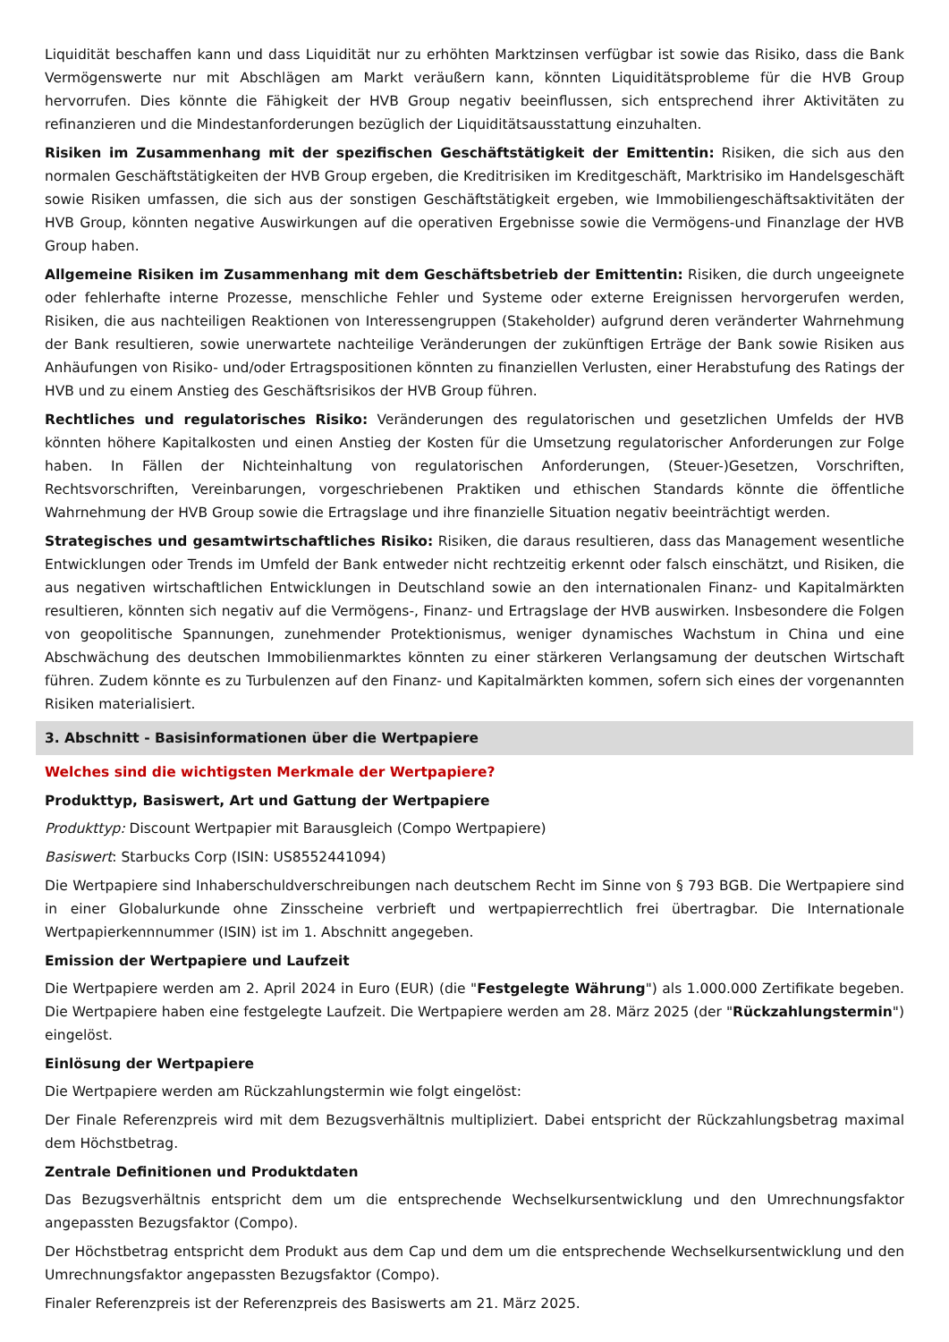Liquidität beschaffen kann und dass Liquidität nur zu erhöhten Marktzinsen verfügbar ist sowie das Risiko, dass die Bank Vermögenswerte nur mit Abschlägen am Markt veräußern kann, könnten Liquiditätsprobleme für die HVB Group hervorrufen. Dies könnte die Fähigkeit der HVB Group negativ beeinflussen, sich entsprechend ihrer Aktivitäten zu refinanzieren und die Mindestanforderungen bezüglich der Liquiditätsausstattung einzuhalten.
Risiken im Zusammenhang mit der spezifischen Geschäftstätigkeit der Emittentin: Risiken, die sich aus den normalen Geschäftstätigkeiten der HVB Group ergeben, die Kreditrisiken im Kreditgeschäft, Marktrisiko im Handelsgeschäft sowie Risiken umfassen, die sich aus der sonstigen Geschäftstätigkeit ergeben, wie Immobiliengeschäftsaktivitäten der HVB Group, könnten negative Auswirkungen auf die operativen Ergebnisse sowie die Vermögens-und Finanzlage der HVB Group haben.
Allgemeine Risiken im Zusammenhang mit dem Geschäftsbetrieb der Emittentin: Risiken, die durch ungeeignete oder fehlerhafte interne Prozesse, menschliche Fehler und Systeme oder externe Ereignissen hervorgerufen werden, Risiken, die aus nachteiligen Reaktionen von Interessengruppen (Stakeholder) aufgrund deren veränderter Wahrnehmung der Bank resultieren, sowie unerwartete nachteilige Veränderungen der zukünftigen Erträge der Bank sowie Risiken aus Anhäufungen von Risiko- und/oder Ertragspositionen könnten zu finanziellen Verlusten, einer Herabstufung des Ratings der HVB und zu einem Anstieg des Geschäftsrisikos der HVB Group führen.
Rechtliches und regulatorisches Risiko: Veränderungen des regulatorischen und gesetzlichen Umfelds der HVB könnten höhere Kapitalkosten und einen Anstieg der Kosten für die Umsetzung regulatorischer Anforderungen zur Folge haben. In Fällen der Nichteinhaltung von regulatorischen Anforderungen, (Steuer-)Gesetzen, Vorschriften, Rechtsvorschriften, Vereinbarungen, vorgeschriebenen Praktiken und ethischen Standards könnte die öffentliche Wahrnehmung der HVB Group sowie die Ertragslage und ihre finanzielle Situation negativ beeinträchtigt werden.
Strategisches und gesamtwirtschaftliches Risiko: Risiken, die daraus resultieren, dass das Management wesentliche Entwicklungen oder Trends im Umfeld der Bank entweder nicht rechtzeitig erkennt oder falsch einschätzt, und Risiken, die aus negativen wirtschaftlichen Entwicklungen in Deutschland sowie an den internationalen Finanz- und Kapitalmärkten resultieren, könnten sich negativ auf die Vermögens-, Finanz- und Ertragslage der HVB auswirken. Insbesondere die Folgen von geopolitische Spannungen, zunehmender Protektionismus, weniger dynamisches Wachstum in China und eine Abschwächung des deutschen Immobilienmarktes könnten zu einer stärkeren Verlangsamung der deutschen Wirtschaft führen. Zudem könnte es zu Turbulenzen auf den Finanz- und Kapitalmärkten kommen, sofern sich eines der vorgenannten Risiken materialisiert.
3. Abschnitt - Basisinformationen über die Wertpapiere
Welches sind die wichtigsten Merkmale der Wertpapiere?
Produkttyp, Basiswert, Art und Gattung der Wertpapiere
Produkttyp: Discount Wertpapier mit Barausgleich (Compo Wertpapiere)
Basiswert: Starbucks Corp (ISIN: US8552441094)
Die Wertpapiere sind Inhaberschuldverschreibungen nach deutschem Recht im Sinne von § 793 BGB. Die Wertpapiere sind in einer Globalurkunde ohne Zinsscheine verbrieft und wertpapierrechtlich frei übertragbar. Die Internationale Wertpapierkennnummer (ISIN) ist im 1. Abschnitt angegeben.
Emission der Wertpapiere und Laufzeit
Die Wertpapiere werden am 2. April 2024 in Euro (EUR) (die "Festgelegte Währung") als 1.000.000 Zertifikate begeben. Die Wertpapiere haben eine festgelegte Laufzeit. Die Wertpapiere werden am 28. März 2025 (der "Rückzahlungstermin") eingelöst.
Einlösung der Wertpapiere
Die Wertpapiere werden am Rückzahlungstermin wie folgt eingelöst:
Der Finale Referenzpreis wird mit dem Bezugsverhältnis multipliziert. Dabei entspricht der Rückzahlungsbetrag maximal dem Höchstbetrag.
Zentrale Definitionen und Produktdaten
Das Bezugsverhältnis entspricht dem um die entsprechende Wechselkursentwicklung und den Umrechnungsfaktor angepassten Bezugsfaktor (Compo).
Der Höchstbetrag entspricht dem Produkt aus dem Cap und dem um die entsprechende Wechselkursentwicklung und den Umrechnungsfaktor angepassten Bezugsfaktor (Compo).
Finaler Referenzpreis ist der Referenzpreis des Basiswerts am 21. März 2025.